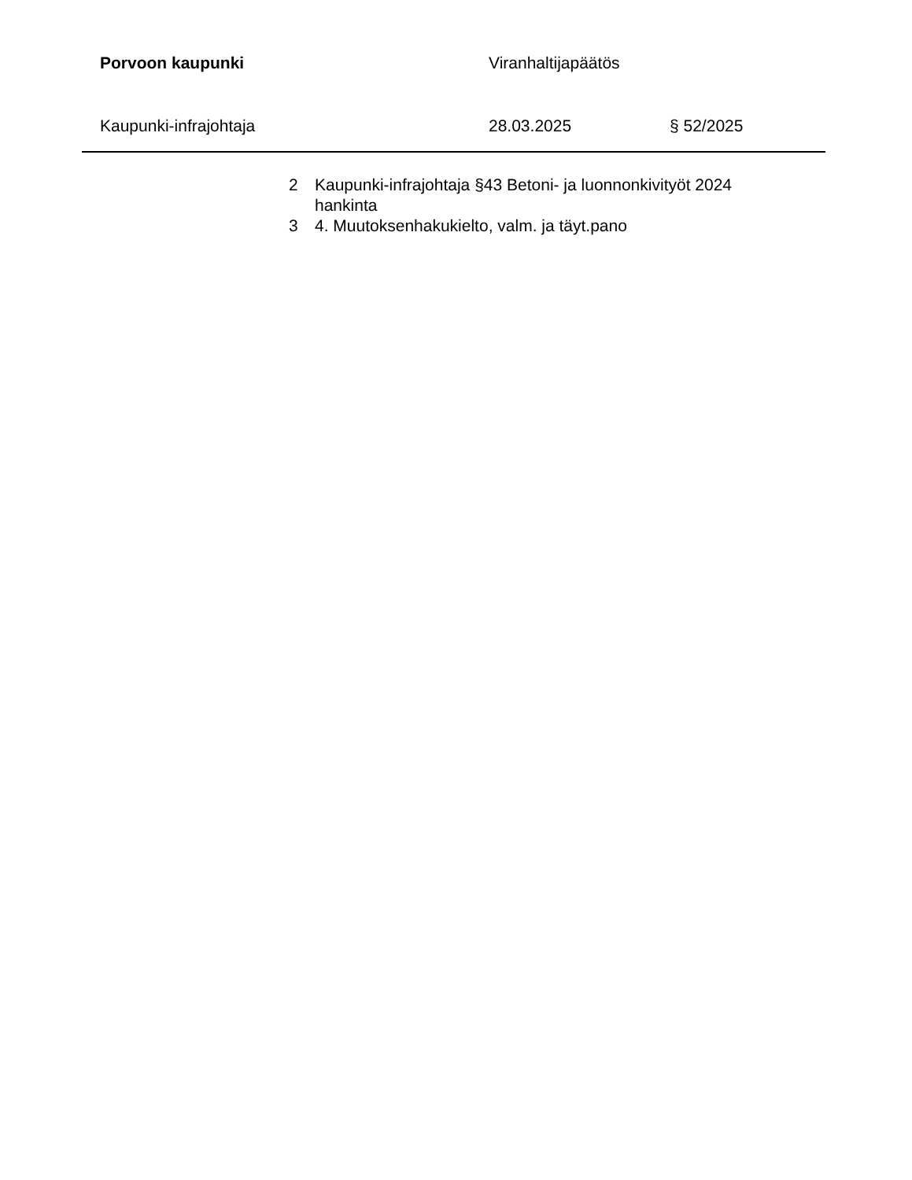Porvoon kaupunki Viranhaltijapäätös
Kaupunki-infrajohtaja 28.03.2025 § 52/2025
2 Kaupunki-infrajohtaja §43 Betoni- ja luonnonkivityöt 2024 hankinta
3 4. Muutoksenhakukielto, valm. ja täyt.pano